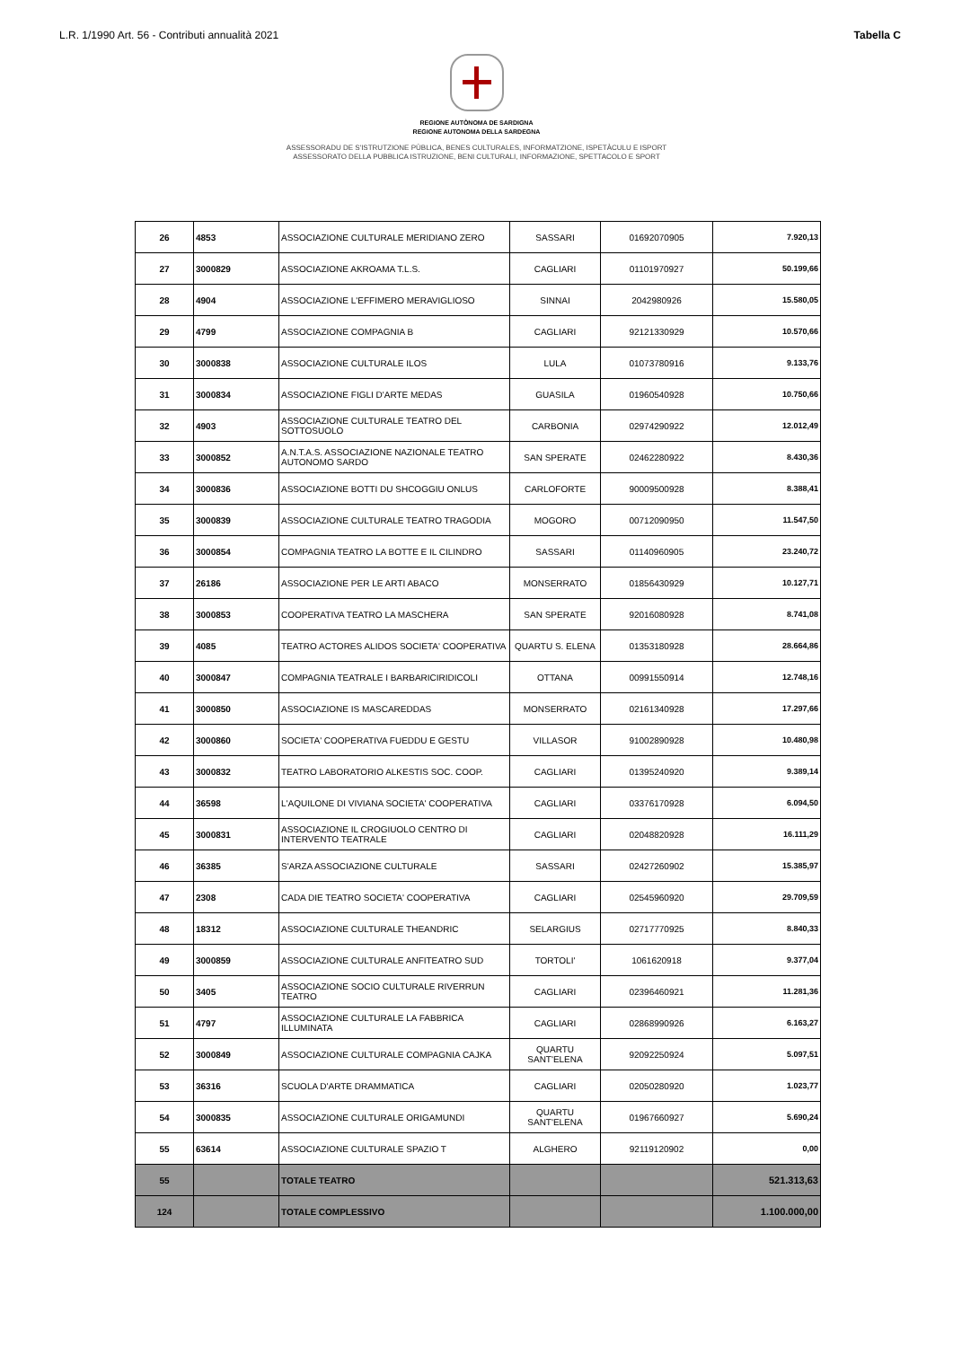L.R. 1/1990 Art. 56 - Contributi annualità 2021 Tabella C
REGIONE AUTÒNOMA DE SARDIGNA
REGIONE AUTONOMA DELLA SARDEGNA
ASSESSORADU DE S'ISTRUTZIONE PÙBLICA, BENES CULTURALES, INFORMATZIONE, ISPETÀCULU E ISPORT
ASSESSORATO DELLA PUBBLICA ISTRUZIONE, BENI CULTURALI, INFORMAZIONE, SPETTACOLO E SPORT
| 26 | 4853 | ASSOCIAZIONE CULTURALE MERIDIANO ZERO | SASSARI | 01692070905 | 7.920,13 |
| 27 | 3000829 | ASSOCIAZIONE AKROAMA T.L.S. | CAGLIARI | 01101970927 | 50.199,66 |
| 28 | 4904 | ASSOCIAZIONE L'EFFIMERO MERAVIGLIOSO | SINNAI | 2042980926 | 15.580,05 |
| 29 | 4799 | ASSOCIAZIONE COMPAGNIA B | CAGLIARI | 92121330929 | 10.570,66 |
| 30 | 3000838 | ASSOCIAZIONE CULTURALE ILOS | LULA | 01073780916 | 9.133,76 |
| 31 | 3000834 | ASSOCIAZIONE FIGLI D'ARTE MEDAS | GUASILA | 01960540928 | 10.750,66 |
| 32 | 4903 | ASSOCIAZIONE CULTURALE TEATRO DEL SOTTOSUOLO | CARBONIA | 02974290922 | 12.012,49 |
| 33 | 3000852 | A.N.T.A.S. ASSOCIAZIONE NAZIONALE TEATRO AUTONOMO SARDO | SAN SPERATE | 02462280922 | 8.430,36 |
| 34 | 3000836 | ASSOCIAZIONE BOTTI DU SHCOGGIU ONLUS | CARLOFORTE | 90009500928 | 8.388,41 |
| 35 | 3000839 | ASSOCIAZIONE CULTURALE TEATRO TRAGODIA | MOGORO | 00712090950 | 11.547,50 |
| 36 | 3000854 | COMPAGNIA TEATRO LA BOTTE E IL CILINDRO | SASSARI | 01140960905 | 23.240,72 |
| 37 | 26186 | ASSOCIAZIONE PER LE ARTI ABACO | MONSERRATO | 01856430929 | 10.127,71 |
| 38 | 3000853 | COOPERATIVA TEATRO LA MASCHERA | SAN SPERATE | 92016080928 | 8.741,08 |
| 39 | 4085 | TEATRO ACTORES ALIDOS SOCIETA' COOPERATIVA | QUARTU S. ELENA | 01353180928 | 28.664,86 |
| 40 | 3000847 | COMPAGNIA TEATRALE I BARBARICIRIDICOLI | OTTANA | 00991550914 | 12.748,16 |
| 41 | 3000850 | ASSOCIAZIONE IS MASCAREDDAS | MONSERRATO | 02161340928 | 17.297,66 |
| 42 | 3000860 | SOCIETA' COOPERATIVA FUEDDU E GESTU | VILLASOR | 91002890928 | 10.480,98 |
| 43 | 3000832 | TEATRO LABORATORIO ALKESTIS SOC. COOP. | CAGLIARI | 01395240920 | 9.389,14 |
| 44 | 36598 | L'AQUILONE DI VIVIANA SOCIETA' COOPERATIVA | CAGLIARI | 03376170928 | 6.094,50 |
| 45 | 3000831 | ASSOCIAZIONE IL CROGIUOLO CENTRO DI INTERVENTO TEATRALE | CAGLIARI | 02048820928 | 16.111,29 |
| 46 | 36385 | S'ARZA ASSOCIAZIONE CULTURALE | SASSARI | 02427260902 | 15.385,97 |
| 47 | 2308 | CADA DIE TEATRO SOCIETA' COOPERATIVA | CAGLIARI | 02545960920 | 29.709,59 |
| 48 | 18312 | ASSOCIAZIONE CULTURALE THEANDRIC | SELARGIUS | 02717770925 | 8.840,33 |
| 49 | 3000859 | ASSOCIAZIONE CULTURALE ANFITEATRO SUD | TORTOLI' | 1061620918 | 9.377,04 |
| 50 | 3405 | ASSOCIAZIONE SOCIO CULTURALE RIVERRUN TEATRO | CAGLIARI | 02396460921 | 11.281,36 |
| 51 | 4797 | ASSOCIAZIONE CULTURALE LA FABBRICA ILLUMINATA | CAGLIARI | 02868990926 | 6.163,27 |
| 52 | 3000849 | ASSOCIAZIONE CULTURALE COMPAGNIA CAJKA | QUARTU SANT'ELENA | 92092250924 | 5.097,51 |
| 53 | 36316 | SCUOLA D'ARTE DRAMMATICA | CAGLIARI | 02050280920 | 1.023,77 |
| 54 | 3000835 | ASSOCIAZIONE CULTURALE ORIGAMUNDI | QUARTU SANT'ELENA | 01967660927 | 5.690,24 |
| 55 | 63614 | ASSOCIAZIONE CULTURALE SPAZIO T | ALGHERO | 92119120902 | 0,00 |
| 55 | | TOTALE TEATRO | | | 521.313,63 |
| 124 | | TOTALE COMPLESSIVO | | | 1.100.000,00 |